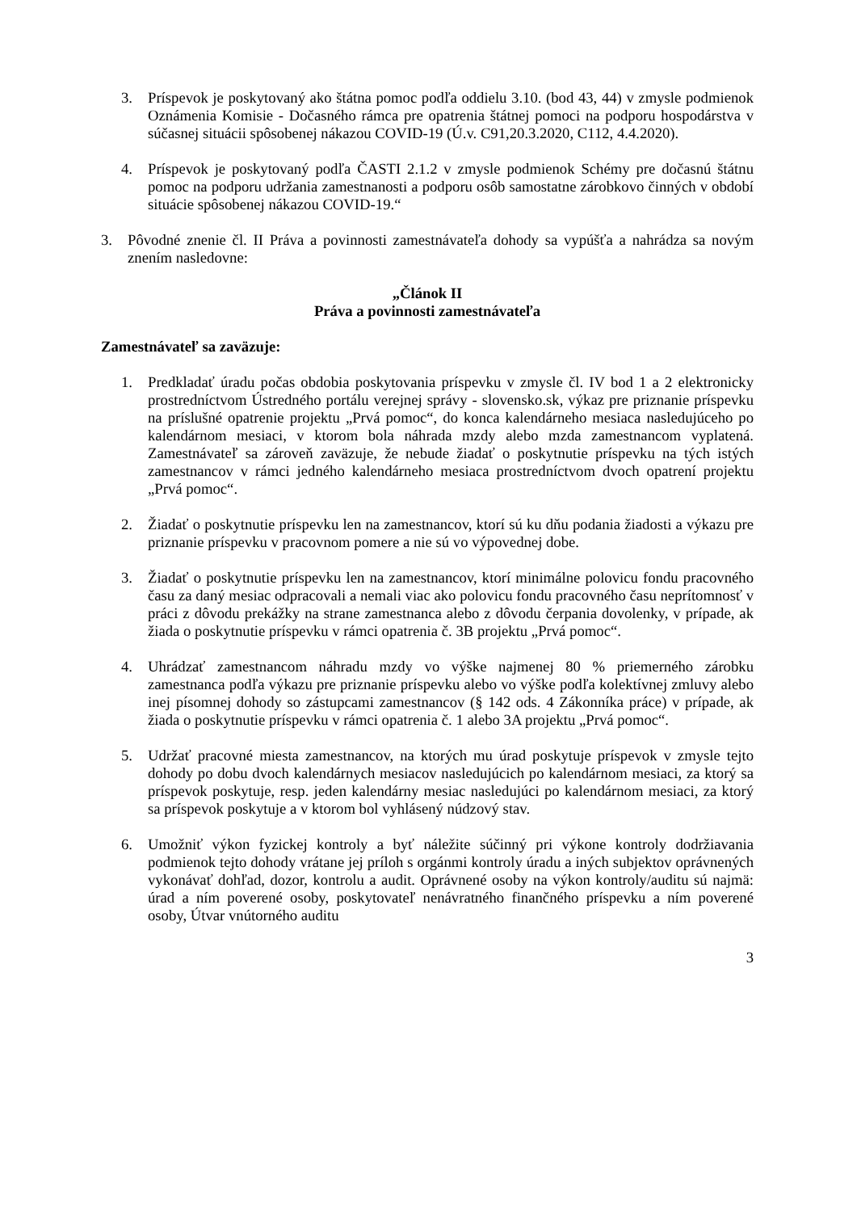3. Príspevok je poskytovaný ako štátna pomoc podľa oddielu 3.10. (bod 43, 44) v zmysle podmienok Oznámenia Komisie - Dočasného rámca pre opatrenia štátnej pomoci na podporu hospodárstva v súčasnej situácii spôsobenej nákazou COVID-19 (Ú.v. C91,20.3.2020, C112, 4.4.2020).
4. Príspevok je poskytovaný podľa ČASTI 2.1.2 v zmysle podmienok Schémy pre dočasnú štátnu pomoc na podporu udržania zamestnanosti a podporu osôb samostatne zárobkovo činných v období situácie spôsobenej nákazou COVID-19.“
3. Pôvodné znenie čl. II Práva a povinnosti zamestnávateľa dohody sa vypúšťa a nahrádza sa novým znením nasledovne:
„Článok II
Práva a povinnosti zamestnávateľa
Zamestnávateľ sa zaväzuje:
1. Predkladať úradu počas obdobia poskytovania príspevku v zmysle čl. IV bod 1 a 2 elektronicky prostredníctvom Ústredného portálu verejnej správy - slovensko.sk, výkaz pre priznanie príspevku na príslušné opatrenie projektu „Prvá pomoc“, do konca kalendárneho mesiaca nasledujúceho po kalendárnom mesiaci, v ktorom bola náhrada mzdy alebo mzda zamestnancom vyplatená. Zamestnávateľ sa zároveň zaväzuje, že nebude žiadať o poskytnutie príspevku na tých istých zamestnancov v rámci jedného kalendárneho mesiaca prostredníctvom dvoch opatrení projektu „Prvá pomoc“.
2. Žiadať o poskytnutie príspevku len na zamestnancov, ktorí sú ku dňu podania žiadosti a výkazu pre priznanie príspevku v pracovnom pomere a nie sú vo výpovednej dobe.
3. Žiadať o poskytnutie príspevku len na zamestnancov, ktorí minimálne polovicu fondu pracovného času za daný mesiac odpracovali a nemali viac ako polovicu fondu pracovného času neprítomnosť v práci z dôvodu prekážky na strane zamestnanca alebo z dôvodu čerpania dovolenky, v prípade, ak žiada o poskytnutie príspevku v rámci opatrenia č. 3B projektu „Prvá pomoc“.
4. Uhrádzať zamestnancom náhradu mzdy vo výške najmenej 80 % priemerného zárobku zamestnanca podľa výkazu pre priznanie príspevku alebo vo výške podľa kolektívnej zmluvy alebo inej písomnej dohody so zástupcami zamestnancov (§ 142 ods. 4 Zákonníka práce) v prípade, ak žiada o poskytnutie príspevku v rámci opatrenia č. 1 alebo 3A projektu „Prvá pomoc“.
5. Udržať pracovné miesta zamestnancov, na ktorých mu úrad poskytuje príspevok v zmysle tejto dohody po dobu dvoch kalendárnych mesiacov nasledujúcich po kalendárnom mesiaci, za ktorý sa príspevok poskytuje, resp. jeden kalendárny mesiac nasledujúci po kalendárnom mesiaci, za ktorý sa príspevok poskytuje a v ktorom bol vyhlásený núdzový stav.
6. Umožniť výkon fyzickej kontroly a byť náležite súčinný pri výkone kontroly dodržiavania podmienok tejto dohody vrátane jej príloh s orgánmi kontroly úradu a iných subjektov oprávnených vykonávať dohľad, dozor, kontrolu a audit. Oprávnené osoby na výkon kontroly/auditu sú najmä: úrad a ním poverené osoby, poskytovateľ nenávratného finančného príspevku a ním poverené osoby, Útvar vnútorného auditu
3